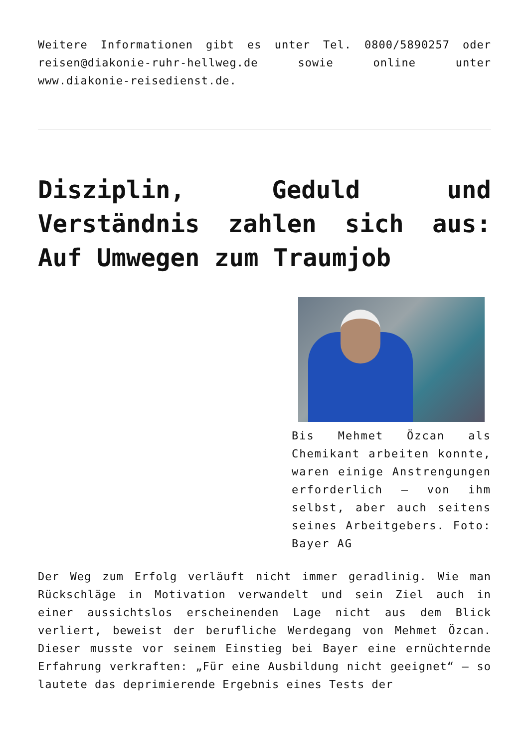Weitere Informationen gibt es unter Tel. 0800/5890257 oder reisen@diakonie-ruhr-hellweg.de sowie online unter www.diakonie-reisedienst.de.
Disziplin, Geduld und Verständnis zahlen sich aus: Auf Umwegen zum Traumjob
Bis Mehmet Özcan als Chemikant arbeiten konnte, waren einige Anstrengungen erforderlich – von ihm selbst, aber auch seitens seines Arbeitgebers. Foto: Bayer AG
Der Weg zum Erfolg verläuft nicht immer geradlinig. Wie man Rückschläge in Motivation verwandelt und sein Ziel auch in einer aussichtslos erscheinenden Lage nicht aus dem Blick verliert, beweist der berufliche Werdegang von Mehmet Özcan. Dieser musste vor seinem Einstieg bei Bayer eine ernüchternde Erfahrung verkraften: „Für eine Ausbildung nicht geeignet“ – so lautete das deprimierende Ergebnis eines Tests der